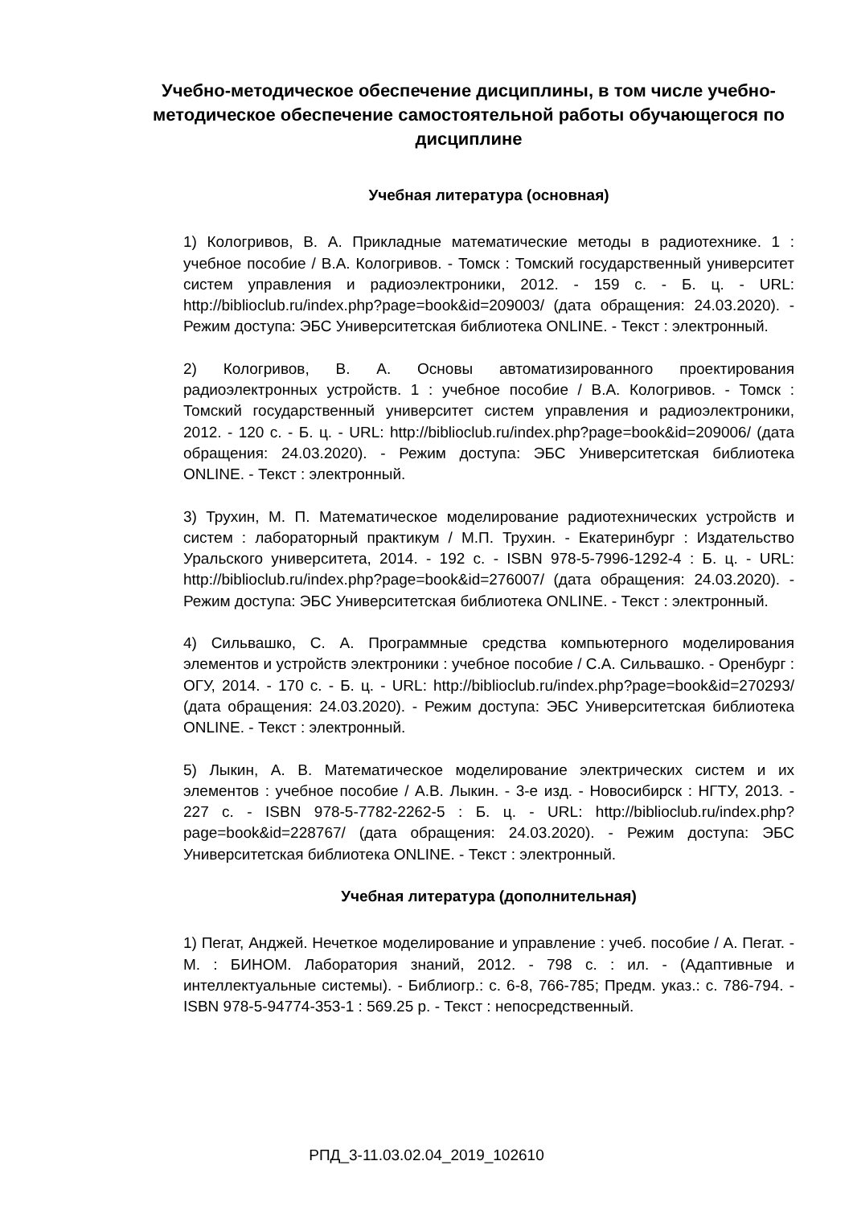Учебно-методическое обеспечение дисциплины, в том числе учебно-методическое обеспечение самостоятельной работы обучающегося по дисциплине
Учебная литература (основная)
1) Кологривов, В. А. Прикладные математические методы в радиотехнике. 1 : учебное пособие / В.А. Кологривов. - Томск : Томский государственный университет систем управления и радиоэлектроники, 2012. - 159 с. - Б. ц. - URL: http://biblioclub.ru/index.php?page=book&id=209003/ (дата обращения: 24.03.2020). - Режим доступа: ЭБС Университетская библиотека ONLINE. - Текст : электронный.
2) Кологривов, В. А. Основы автоматизированного проектирования радиоэлектронных устройств. 1 : учебное пособие / В.А. Кологривов. - Томск : Томский государственный университет систем управления и радиоэлектроники, 2012. - 120 с. - Б. ц. - URL: http://biblioclub.ru/index.php?page=book&id=209006/ (дата обращения: 24.03.2020). - Режим доступа: ЭБС Университетская библиотека ONLINE. - Текст : электронный.
3) Трухин, М. П. Математическое моделирование радиотехнических устройств и систем : лабораторный практикум / М.П. Трухин. - Екатеринбург : Издательство Уральского университета, 2014. - 192 с. - ISBN 978-5-7996-1292-4 : Б. ц. - URL: http://biblioclub.ru/index.php?page=book&id=276007/ (дата обращения: 24.03.2020). - Режим доступа: ЭБС Университетская библиотека ONLINE. - Текст : электронный.
4) Сильвашко, С. А. Программные средства компьютерного моделирования элементов и устройств электроники : учебное пособие / С.А. Сильвашко. - Оренбург : ОГУ, 2014. - 170 с. - Б. ц. - URL: http://biblioclub.ru/index.php?page=book&id=270293/ (дата обращения: 24.03.2020). - Режим доступа: ЭБС Университетская библиотека ONLINE. - Текст : электронный.
5) Лыкин, А. В. Математическое моделирование электрических систем и их элементов : учебное пособие / А.В. Лыкин. - 3-е изд. - Новосибирск : НГТУ, 2013. - 227 с. - ISBN 978-5-7782-2262-5 : Б. ц. - URL: http://biblioclub.ru/index.php?page=book&id=228767/ (дата обращения: 24.03.2020). - Режим доступа: ЭБС Университетская библиотека ONLINE. - Текст : электронный.
Учебная литература (дополнительная)
1) Пегат, Анджей. Нечеткое моделирование и управление : учеб. пособие / А. Пегат. - М. : БИНОМ. Лаборатория знаний, 2012. - 798 с. : ил. - (Адаптивные и интеллектуальные системы). - Библиогр.: с. 6-8, 766-785; Предм. указ.: с. 786-794. - ISBN 978-5-94774-353-1 : 569.25 р. - Текст : непосредственный.
РПД_3-11.03.02.04_2019_102610